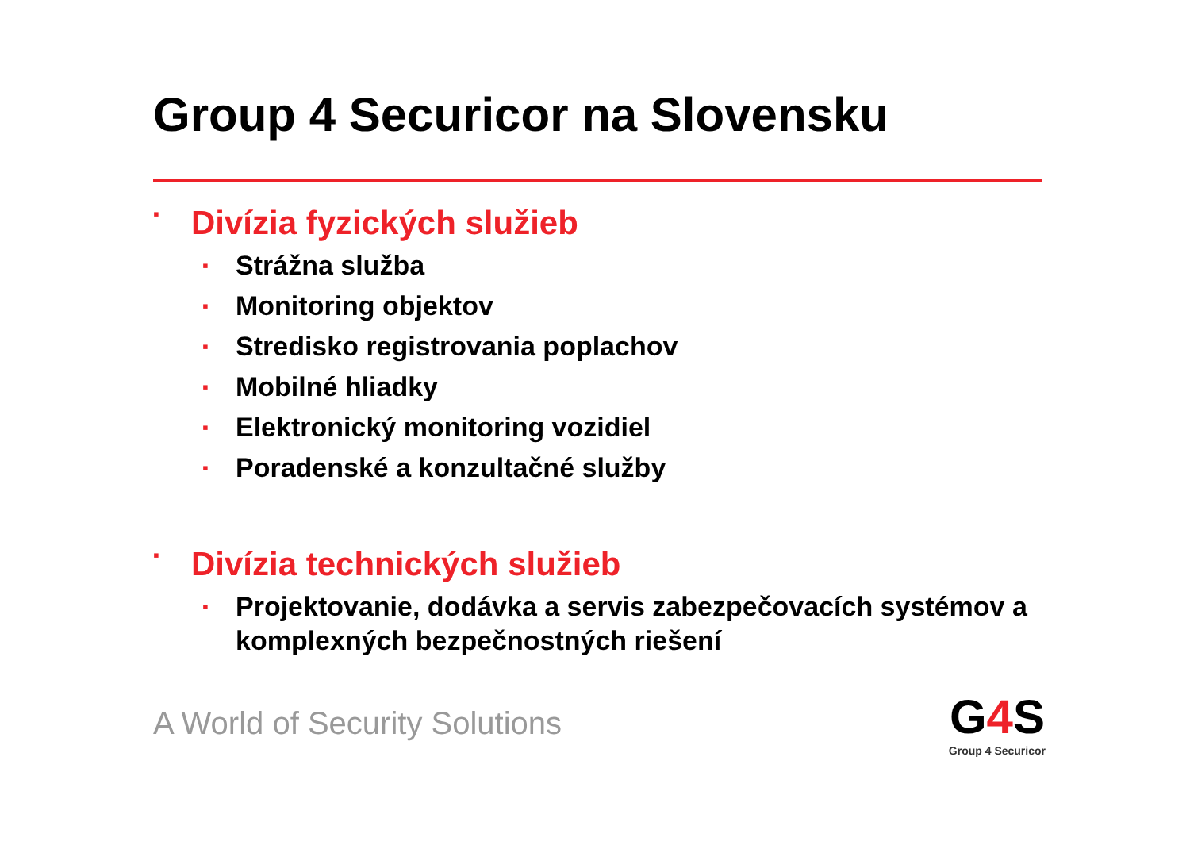Group 4 Securicor na Slovensku
▪ Divízia fyzických služieb
▪ Strážna služba
▪ Monitoring objektov
▪ Stredisko registrovania poplachov
▪ Mobilné hliadky
▪ Elektronický monitoring vozidiel
▪ Poradenské a konzultačné služby
▪ Divízia technických služieb
▪ Projektovanie, dodávka a servis zabezpečovacích systémov a komplexných bezpečnostných riešení
A World of Security Solutions
G4 S
Group 4 Securicor